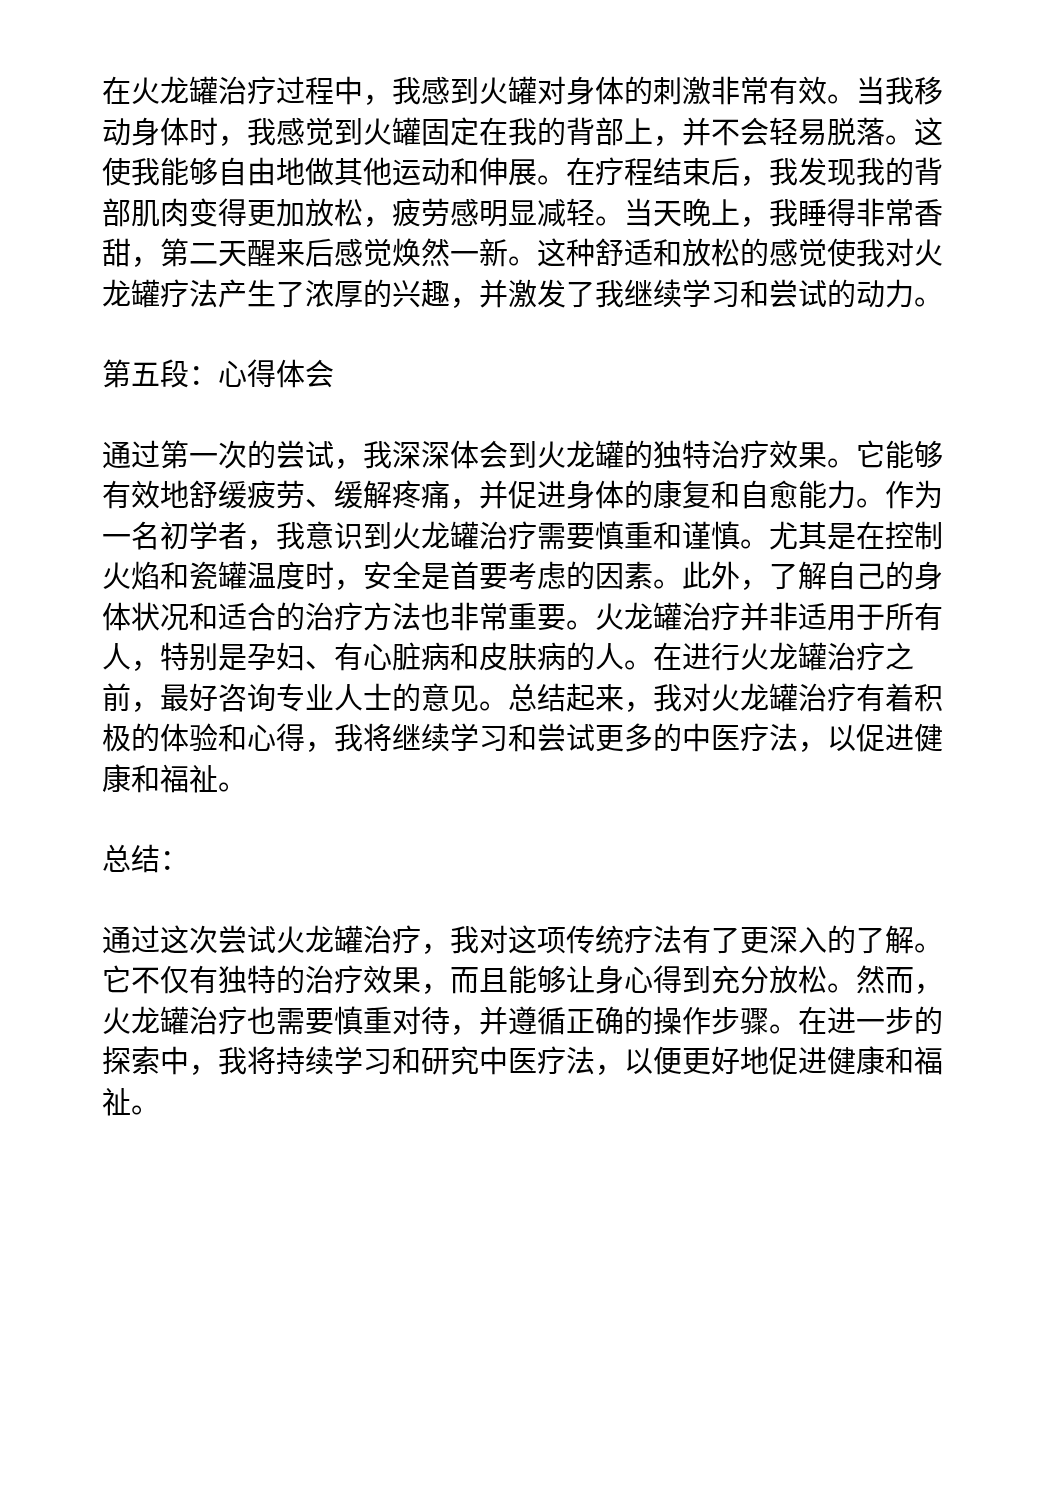在火龙罐治疗过程中，我感到火罐对身体的刺激非常有效。当我移动身体时，我感觉到火罐固定在我的背部上，并不会轻易脱落。这使我能够自由地做其他运动和伸展。在疗程结束后，我发现我的背部肌肉变得更加放松，疲劳感明显减轻。当天晚上，我睡得非常香甜，第二天醒来后感觉焕然一新。这种舒适和放松的感觉使我对火龙罐疗法产生了浓厚的兴趣，并激发了我继续学习和尝试的动力。
第五段：心得体会
通过第一次的尝试，我深深体会到火龙罐的独特治疗效果。它能够有效地舒缓疲劳、缓解疼痛，并促进身体的康复和自愈能力。作为一名初学者，我意识到火龙罐治疗需要慎重和谨慎。尤其是在控制火焰和瓷罐温度时，安全是首要考虑的因素。此外，了解自己的身体状况和适合的治疗方法也非常重要。火龙罐治疗并非适用于所有人，特别是孕妇、有心脏病和皮肤病的人。在进行火龙罐治疗之前，最好咨询专业人士的意见。总结起来，我对火龙罐治疗有着积极的体验和心得，我将继续学习和尝试更多的中医疗法，以促进健康和福祉。
总结：
通过这次尝试火龙罐治疗，我对这项传统疗法有了更深入的了解。它不仅有独特的治疗效果，而且能够让身心得到充分放松。然而，火龙罐治疗也需要慎重对待，并遵循正确的操作步骤。在进一步的探索中，我将持续学习和研究中医疗法，以便更好地促进健康和福祉。